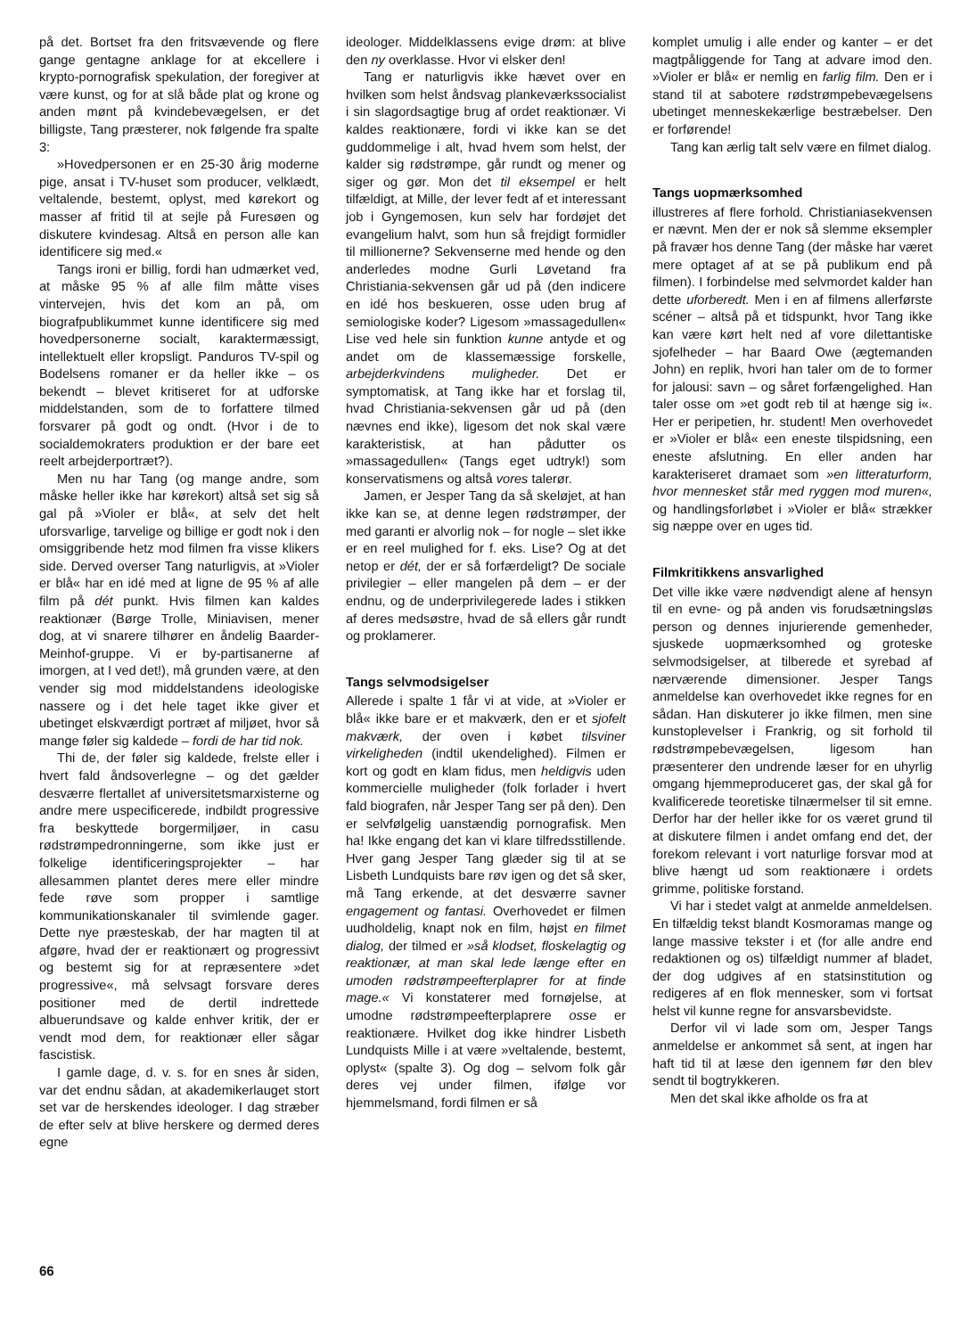på det. Bortset fra den fritsvævende og flere gange gentagne anklage for at ekcellere i krypto-pornografisk spekulation, der foregiver at være kunst, og for at slå både plat og krone og anden mønt på kvindebevægelsen, er det billigste, Tang præsterer, nok følgende fra spalte 3:
»Hovedpersonen er en 25-30 årig moderne pige, ansat i TV-huset som producer, velklædt, veltalende, bestemt, oplyst, med kørekort og masser af fritid til at sejle på Furesøen og diskutere kvindesag. Altså en person alle kan identificere sig med.«
Tangs ironi er billig, fordi han udmærket ved, at måske 95 % af alle film måtte vises vintervejen, hvis det kom an på, om biografpublikummet kunne identificere sig med hovedpersonerne socialt, karaktermæssigt, intellektuelt eller kropsligt. Panduros TV-spil og Bodelsens romaner er da heller ikke – os bekendt – blevet kritiseret for at udforske middelstanden, som de to forfattere tilmed forsvarer på godt og ondt. (Hvor i de to socialdemokraters produktion er der bare eet reelt arbejderportræt?).
Men nu har Tang (og mange andre, som måske heller ikke har kørekort) altså set sig så gal på »Violer er blå«, at selv det helt uforsvarlige, tarvelige og billige er godt nok i den omsiggribende hetz mod filmen fra visse klikers side. Derved overser Tang naturligvis, at »Violer er blå« har en idé med at ligne de 95 % af alle film på dét punkt. Hvis filmen kan kaldes reaktionær (Børge Trolle, Miniavisen, mener dog, at vi snarere tilhører en åndelig Baarder-Meinhof-gruppe. Vi er by-partisanerne af imorgen, at I ved det!), må grunden være, at den vender sig mod middelstandens ideologiske nassere og i det hele taget ikke giver et ubetinget elskværdigt portræt af miljøet, hvor så mange føler sig kaldede – fordi de har tid nok.
Thi de, der føler sig kaldede, frelste eller i hvert fald åndsoverlegne – og det gælder desværre flertallet af universitetsmarxisterne og andre mere uspecificerede, indbildt progressive fra beskyttede borgermiljøer, in casu rødstrømpedronningerne, som ikke just er folkelige identificeringsprojekter – har allesammen plantet deres mere eller mindre fede røve som propper i samtlige kommunikationskanaler til svimlende gager. Dette nye præsteskab, der har magten til at afgøre, hvad der er reaktionært og progressivt og bestemt sig for at repræsentere »det progressive«, må selvsagt forsvare deres positioner med de dertil indrettede albuerundsave og kalde enhver kritik, der er vendt mod dem, for reaktionær eller sågar fascistisk.
I gamle dage, d. v. s. for en snes år siden, var det endnu sådan, at akademikerlauget stort set var de herskendes ideologer. I dag stræber de efter selv at blive herskere og dermed deres egne
ideologer. Middelklassens evige drøm: at blive den ny overklasse. Hvor vi elsker den!
Tang er naturligvis ikke hævet over en hvilken som helst åndsvag plankeværkssocialist i sin slagordsagtige brug af ordet reaktionær. Vi kaldes reaktionære, fordi vi ikke kan se det guddommelige i alt, hvad hvem som helst, der kalder sig rødstrømpe, går rundt og mener og siger og gør. Mon det til eksempel er helt tilfældigt, at Mille, der lever fedt af et interessant job i Gyngemosen, kun selv har fordøjet det evangelium halvt, som hun så frejdigt formidler til millionerne? Sekvenserne med hende og den anderledes modne Gurli Løvetand fra Christiania-sekvensen går ud på (den indicere en idé hos beskueren, osse uden brug af semiologiske koder? Ligesom »massagedullen« Lise ved hele sin funktion kunne antyde et og andet om de klassemæssige forskelle, arbejderkvindens muligheder. Det er symptomatisk, at Tang ikke har et forslag til, hvad Christiania-sekvensen går ud på (den nævnes end ikke), ligesom det nok skal være karakteristisk, at han pådutter os »massagedullen« (Tangs eget udtryk!) som konservatismens og altså vores talerør.
Jamen, er Jesper Tang da så skeløjet, at han ikke kan se, at denne legen rødstrømper, der med garanti er alvorlig nok – for nogle – slet ikke er en reel mulighed for f. eks. Lise? Og at det netop er dét, der er så forfærdeligt? De sociale privilegier – eller mangelen på dem – er der endnu, og de underprivilegerede lades i stikken af deres medsøstre, hvad de så ellers går rundt og proklamerer.
Tangs selvmodsigelser
Allerede i spalte 1 får vi at vide, at »Violer er blå« ikke bare er et makværk, den er et sjofelt makværk, der oven i købet tilsviner virkeligheden (indtil ukendelighed). Filmen er kort og godt en klam fidus, men heldigvis uden kommercielle muligheder (folk forlader i hvert fald biografen, når Jesper Tang ser på den). Den er selvfølgelig uanstændig pornografisk. Men ha! Ikke engang det kan vi klare tilfredsstillende. Hver gang Jesper Tang glæder sig til at se Lisbeth Lundquists bare røv igen og det så sker, må Tang erkende, at det desværre savner engagement og fantasi. Overhovedet er filmen uudholdelig, knapt nok en film, højst en filmet dialog, der tilmed er »så klodset, floskelagtig og reaktionær, at man skal lede længe efter en umoden rødstrømpeefterplaprer for at finde mage.« Vi konstaterer med fornøjelse, at umodne rødstrømpeefterplaprere osse er reaktionære. Hvilket dog ikke hindrer Lisbeth Lundquists Mille i at være »veltalende, bestemt, oplyst« (spalte 3). Og dog – selvom folk går deres vej under filmen, ifølge vor hjemmelsmand, fordi filmen er så
komplet umulig i alle ender og kanter – er det magtpåliggende for Tang at advare imod den. »Violer er blå« er nemlig en farlig film. Den er i stand til at sabotere rødstrømpebevægelsens ubetinget menneskekærlige bestræbelser. Den er forførende!
Tang kan ærlig talt selv være en filmet dialog.
Tangs uopmærksomhed
illustreres af flere forhold. Christianiasekvensen er nævnt. Men der er nok så slemme eksempler på fravær hos denne Tang (der måske har været mere optaget af at se på publikum end på filmen). I forbindelse med selvmordet kalder han dette uforberedt. Men i en af filmens allerførste scéner – altså på et tidspunkt, hvor Tang ikke kan være kørt helt ned af vore dilettantiske sjofelheder – har Baard Owe (ægtemanden John) en replik, hvori han taler om de to former for jalousi: savn – og såret forfængelighed. Han taler osse om »et godt reb til at hænge sig i«. Her er peripetien, hr. student! Men overhovedet er »Violer er blå« een eneste tilspidsning, een eneste afslutning. En eller anden har karakteriseret dramaet som »en litteraturform, hvor mennesket står med ryggen mod muren«, og handlingsforløbet i »Violer er blå« strækker sig næppe over en uges tid.
Filmkritikkens ansvarlighed
Det ville ikke være nødvendigt alene af hensyn til en evne- og på anden vis forudsætningsløs person og dennes injurierende gemenheder, sjuskede uopmærksomhed og groteske selvmodsigelser, at tilberede et syrebad af nærværende dimensioner. Jesper Tangs anmeldelse kan overhovedet ikke regnes for en sådan. Han diskuterer jo ikke filmen, men sine kunstoplevelser i Frankrig, og sit forhold til rødstrømpebevægelsen, ligesom han præsenterer den undrende læser for en uhyrlig omgang hjemmeproduceret gas, der skal gå for kvalificerede teoretiske tilnærmelser til sit emne. Derfor har der heller ikke for os været grund til at diskutere filmen i andet omfang end det, der forekom relevant i vort naturlige forsvar mod at blive hængt ud som reaktionære i ordets grimme, politiske forstand.
Vi har i stedet valgt at anmelde anmeldelsen. En tilfældig tekst blandt Kosmoramas mange og lange massive tekster i et (for alle andre end redaktionen og os) tilfældigt nummer af bladet, der dog udgives af en statsinstitution og redigeres af en flok mennesker, som vi fortsat helst vil kunne regne for ansvarsbevidste.
Derfor vil vi lade som om, Jesper Tangs anmeldelse er ankommet så sent, at ingen har haft tid til at læse den igennem før den blev sendt til bogtrykkeren.
Men det skal ikke afholde os fra at
66